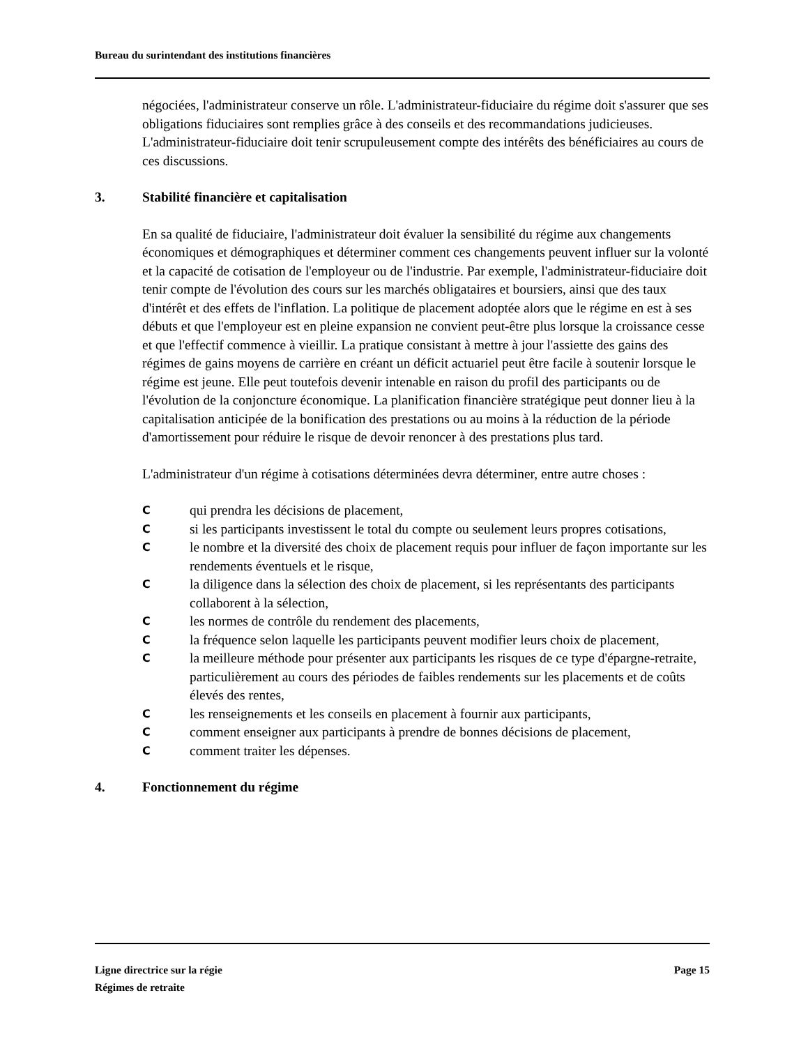Bureau du surintendant des institutions financières
négociées, l'administrateur conserve un rôle. L'administrateur-fiduciaire du régime doit s'assurer que ses obligations fiduciaires sont remplies grâce à des conseils et des recommandations judicieuses. L'administrateur-fiduciaire doit tenir scrupuleusement compte des intérêts des bénéficiaires au cours de ces discussions.
3. Stabilité financière et capitalisation
En sa qualité de fiduciaire, l'administrateur doit évaluer la sensibilité du régime aux changements économiques et démographiques et déterminer comment ces changements peuvent influer sur la volonté et la capacité de cotisation de l'employeur ou de l'industrie. Par exemple, l'administrateur-fiduciaire doit tenir compte de l'évolution des cours sur les marchés obligataires et boursiers, ainsi que des taux d'intérêt et des effets de l'inflation. La politique de placement adoptée alors que le régime en est à ses débuts et que l'employeur est en pleine expansion ne convient peut-être plus lorsque la croissance cesse et que l'effectif commence à vieillir. La pratique consistant à mettre à jour l'assiette des gains des régimes de gains moyens de carrière en créant un déficit actuariel peut être facile à soutenir lorsque le régime est jeune. Elle peut toutefois devenir intenable en raison du profil des participants ou de l'évolution de la conjoncture économique. La planification financière stratégique peut donner lieu à la capitalisation anticipée de la bonification des prestations ou au moins à la réduction de la période d'amortissement pour réduire le risque de devoir renoncer à des prestations plus tard.
L'administrateur d'un régime à cotisations déterminées devra déterminer, entre autre choses :
Cqui prendra les décisions de placement,
Csi les participants investissent le total du compte ou seulement leurs propres cotisations,
Cle nombre et la diversité des choix de placement requis pour influer de façon importante sur les rendements éventuels et le risque,
Cla diligence dans la sélection des choix de placement, si les représentants des participants collaborent à la sélection,
Cles normes de contrôle du rendement des placements,
Cla fréquence selon laquelle les participants peuvent modifier leurs choix de placement,
Cla meilleure méthode pour présenter aux participants les risques de ce type d'épargne-retraite, particulièrement au cours des périodes de faibles rendements sur les placements et de coûts élevés des rentes,
Cles renseignements et les conseils en placement à fournir aux participants,
Ccomment enseigner aux participants à prendre de bonnes décisions de placement,
Ccomment traiter les dépenses.
4. Fonctionnement du régime
Ligne directrice sur la régie
Régimes de retraite
Page 15